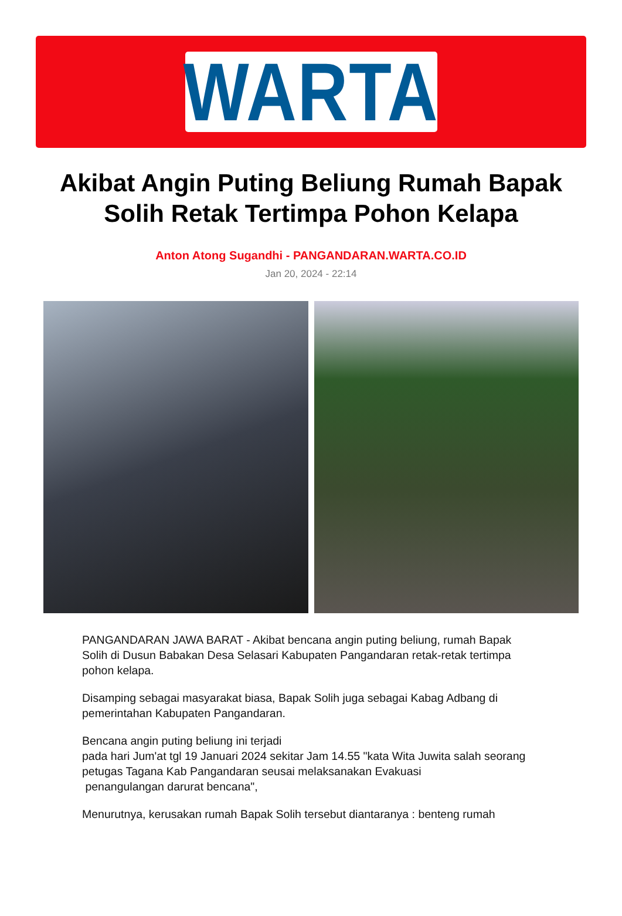WARTA
Akibat Angin Puting Beliung Rumah Bapak Solih Retak Tertimpa Pohon Kelapa
Anton Atong Sugandhi - PANGANDARAN.WARTA.CO.ID
Jan 20, 2024 - 22:14
PANGANDARAN JAWA BARAT - Akibat bencana angin puting beliung, rumah Bapak Solih di Dusun Babakan Desa Selasari Kabupaten Pangandaran retak-retak tertimpa pohon kelapa.
Disamping sebagai masyarakat biasa, Bapak Solih juga sebagai Kabag Adbang di pemerintahan Kabupaten Pangandaran.
Bencana angin puting beliung ini terjadi
pada hari Jum'at tgl 19 Januari 2024 sekitar Jam 14.55 "kata Wita Juwita salah seorang petugas Tagana Kab Pangandaran seusai melaksanakan Evakuasi
penangulangan darurat bencana",
Menurutnya, kerusakan rumah Bapak Solih tersebut diantaranya : benteng rumah